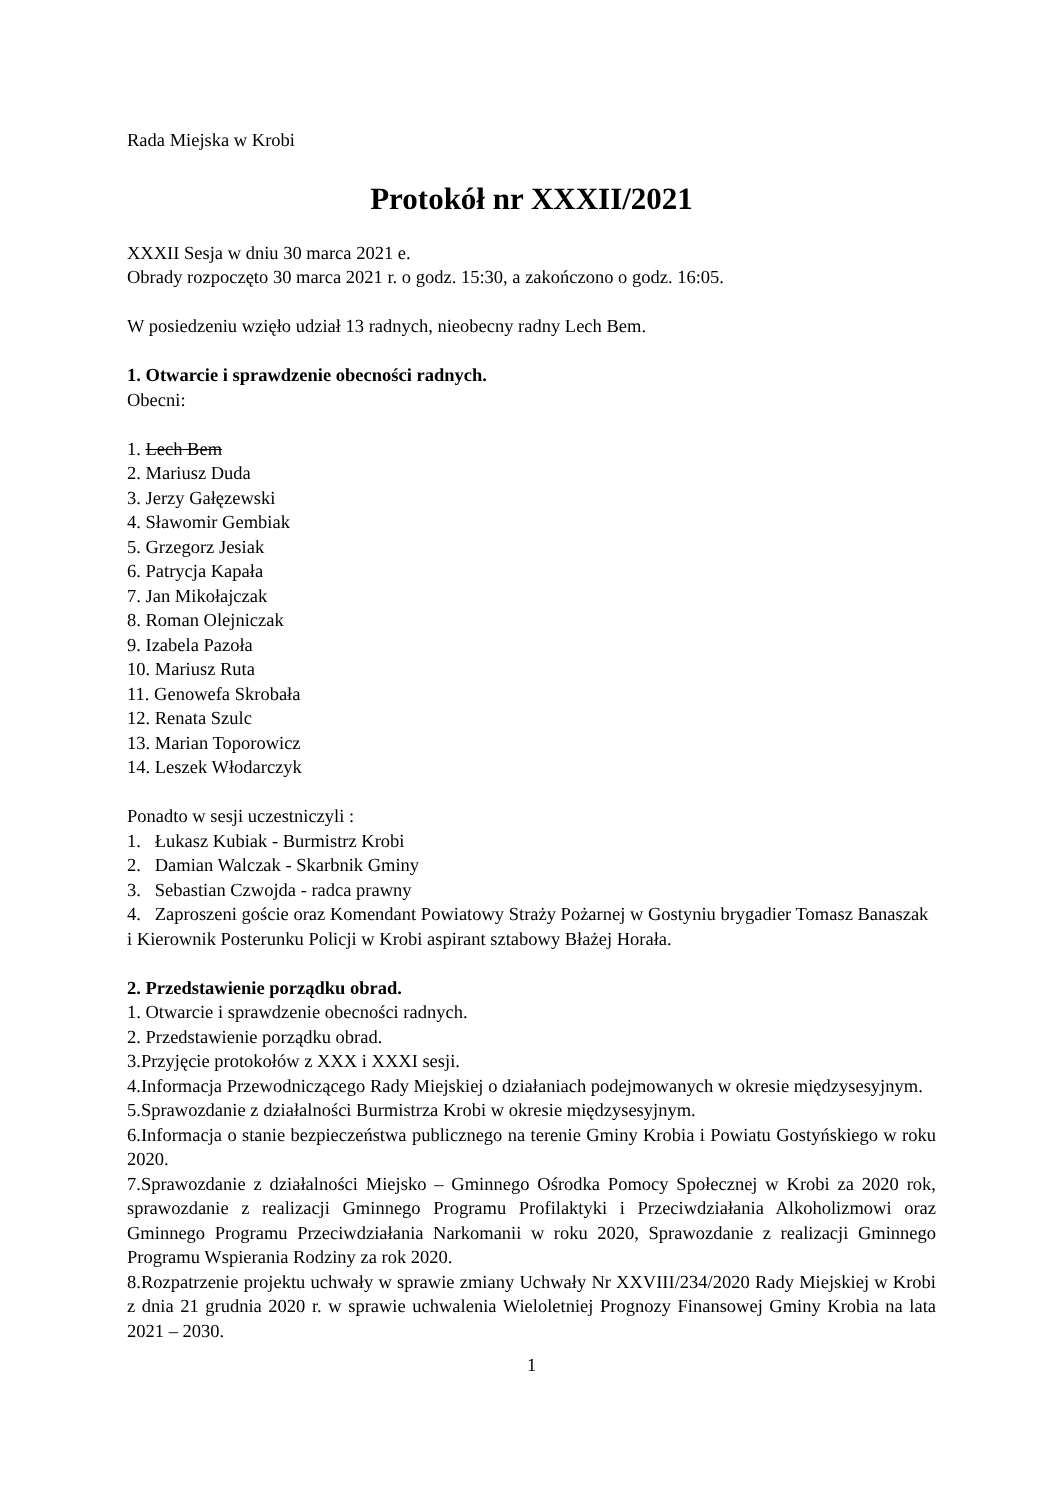Rada Miejska w Krobi
Protokół nr XXXII/2021
XXXII Sesja w dniu 30 marca 2021 e.
Obrady rozpoczęto 30 marca 2021 r. o godz. 15:30, a zakończono o godz. 16:05.
W posiedzeniu wzięło udział 13 radnych, nieobecny radny Lech Bem.
1. Otwarcie i sprawdzenie obecności radnych.
Obecni:
1. Lech Bem
2. Mariusz Duda
3. Jerzy Gałęzewski
4. Sławomir Gembiak
5. Grzegorz Jesiak
6. Patrycja Kapała
7. Jan Mikołajczak
8. Roman Olejniczak
9. Izabela Pazoła
10. Mariusz Ruta
11. Genowefa Skrobała
12. Renata Szulc
13. Marian Toporowicz
14. Leszek Włodarczyk
Ponadto w sesji uczestniczyli :
1. Łukasz Kubiak - Burmistrz Krobi
2. Damian Walczak - Skarbnik Gminy
3. Sebastian Czwojda - radca prawny
4. Zaproszeni goście oraz Komendant Powiatowy Straży Pożarnej w Gostyniu brygadier Tomasz Banaszak i Kierownik Posterunku Policji w Krobi aspirant sztabowy Błażej Horała.
2. Przedstawienie porządku obrad.
1. Otwarcie i sprawdzenie obecności radnych.
2. Przedstawienie porządku obrad.
3.Przyjęcie protokołów z XXX i XXXI sesji.
4.Informacja Przewodniczącego Rady Miejskiej o działaniach podejmowanych w okresie międzysesyjnym.
5.Sprawozdanie z działalności Burmistrza Krobi w okresie międzysesyjnym.
6.Informacja o stanie bezpieczeństwa publicznego na terenie Gminy Krobia i Powiatu Gostyńskiego w roku 2020.
7.Sprawozdanie z działalności Miejsko – Gminnego Ośrodka Pomocy Społecznej w Krobi za 2020 rok, sprawozdanie z realizacji Gminnego Programu Profilaktyki i Przeciwdziałania Alkoholizmowi oraz Gminnego Programu Przeciwdziałania Narkomanii w roku 2020, Sprawozdanie z realizacji Gminnego Programu Wspierania Rodziny za rok 2020.
8.Rozpatrzenie projektu uchwały w sprawie zmiany Uchwały Nr XXVIII/234/2020 Rady Miejskiej w Krobi z dnia 21 grudnia 2020 r. w sprawie uchwalenia Wieloletniej Prognozy Finansowej Gminy Krobia na lata 2021 – 2030.
1